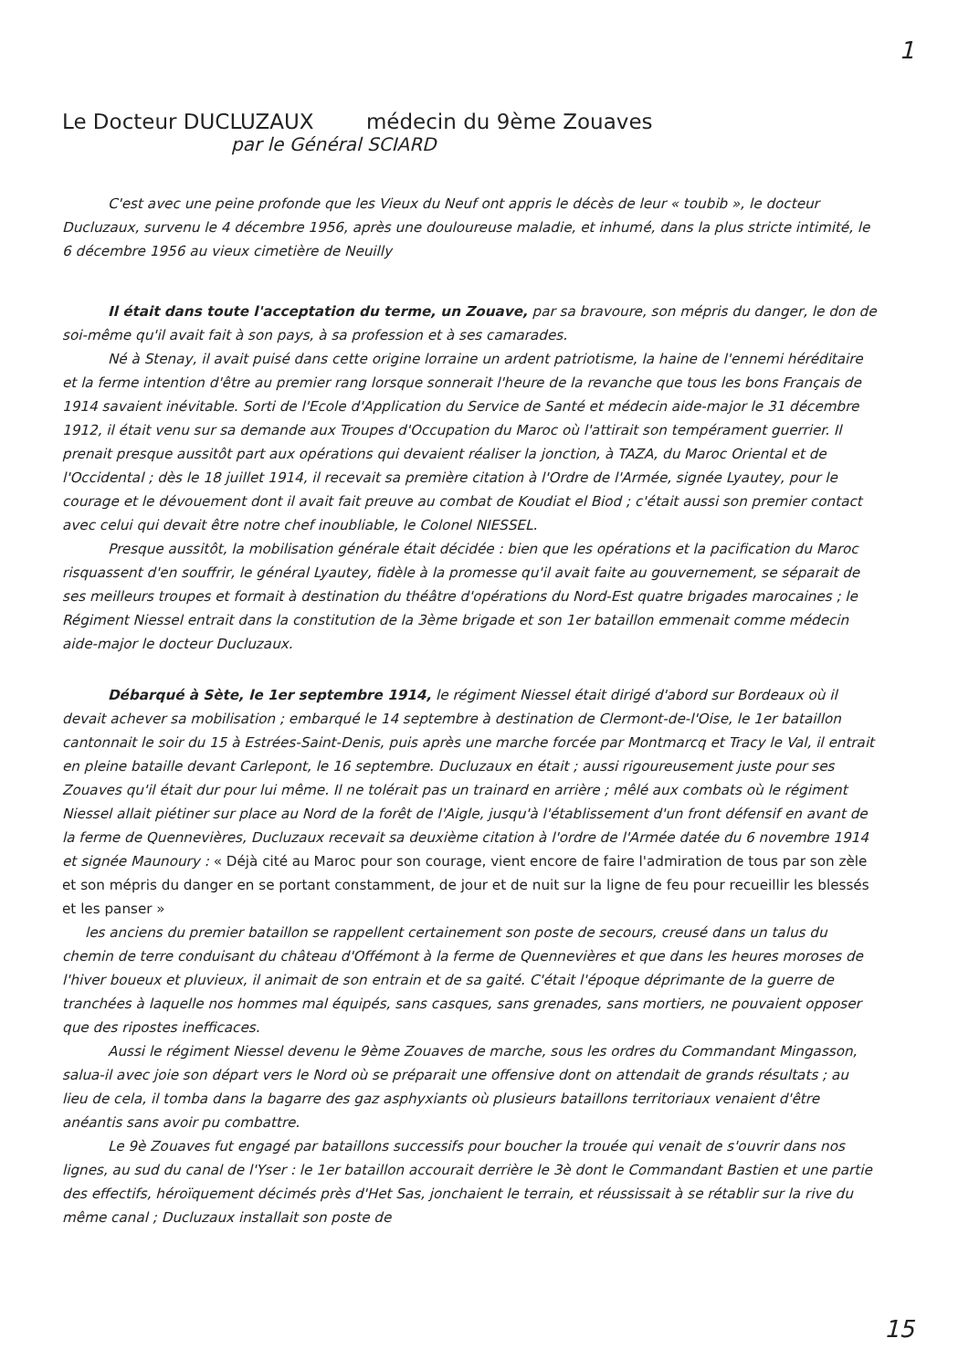1
Le Docteur DUCLUZAUX médecin du 9ème Zouaves
par le Général SCIARD
C'est avec une peine profonde que les Vieux du Neuf ont appris le décès de leur « toubib », le docteur Ducluzaux, survenu le 4 décembre 1956, après une douloureuse maladie, et inhumé, dans la plus stricte intimité, le 6 décembre 1956 au vieux cimetière de Neuilly
Il était dans toute l'acceptation du terme, un Zouave, par sa bravoure, son mépris du danger, le don de soi-même qu'il avait fait à son pays, à sa profession et à ses camarades.
Né à Stenay, il avait puisé dans cette origine lorraine un ardent patriotisme, la haine de l'ennemi héréditaire et la ferme intention d'être au premier rang lorsque sonnerait l'heure de la revanche que tous les bons Français de 1914 savaient inévitable. Sorti de l'Ecole d'Application du Service de Santé et médecin aide-major le 31 décembre 1912, il était venu sur sa demande aux Troupes d'Occupation du Maroc où l'attirait son tempérament guerrier. Il prenait presque aussitôt part aux opérations qui devaient réaliser la jonction, à TAZA, du Maroc Oriental et de l'Occidental ; dès le 18 juillet 1914, il recevait sa première citation à l'Ordre de l'Armée, signée Lyautey, pour le courage et le dévouement dont il avait fait preuve au combat de Koudiat el Biod ; c'était aussi son premier contact avec celui qui devait être notre chef inoubliable, le Colonel NIESSEL.
Presque aussitôt, la mobilisation générale était décidée : bien que les opérations et la pacification du Maroc risquassent d'en souffrir, le général Lyautey, fidèle à la promesse qu'il avait faite au gouvernement, se séparait de ses meilleurs troupes et formait à destination du théâtre d'opérations du Nord-Est quatre brigades marocaines ; le Régiment Niessel entrait dans la constitution de la 3ème brigade et son 1er bataillon emmenait comme médecin aide-major le docteur Ducluzaux.
Débarqué à Sète, le 1er septembre 1914, le régiment Niessel était dirigé d'abord sur Bordeaux où il devait achever sa mobilisation ; embarqué le 14 septembre à destination de Clermont-de-l'Oise, le 1er bataillon cantonnait le soir du 15 à Estrées-Saint-Denis, puis après une marche forcée par Montmarcq et Tracy le Val, il entrait en pleine bataille devant Carlepont, le 16 septembre. Ducluzaux en était ; aussi rigoureusement juste pour ses Zouaves qu'il était dur pour lui même. Il ne tolérait pas un trainard en arrière ; mêlé aux combats où le régiment Niessel allait piétiner sur place au Nord de la forêt de l'Aigle, jusqu'à l'établissement d'un front défensif en avant de la ferme de Quennevières, Ducluzaux recevait sa deuxième citation à l'ordre de l'Armée datée du 6 novembre 1914 et signée Maunoury : « Déjà cité au Maroc pour son courage, vient encore de faire l'admiration de tous par son zèle et son mépris du danger en se portant constamment, de jour et de nuit sur la ligne de feu pour recueillir les blessés et les panser »
les anciens du premier bataillon se rappellent certainement son poste de secours, creusé dans un talus du chemin de terre conduisant du château d'Offémont à la ferme de Quennevières et que dans les heures moroses de l'hiver boueux et pluvieux, il animait de son entrain et de sa gaité. C'était l'époque déprimante de la guerre de tranchées à laquelle nos hommes mal équipés, sans casques, sans grenades, sans mortiers, ne pouvaient opposer que des ripostes inefficaces.
Aussi le régiment Niessel devenu le 9ème Zouaves de marche, sous les ordres du Commandant Mingasson, salua-il avec joie son départ vers le Nord où se préparait une offensive dont on attendait de grands résultats ; au lieu de cela, il tomba dans la bagarre des gaz asphyxiants où plusieurs bataillons territoriaux venaient d'être anéantis sans avoir pu combattre.
Le 9è Zouaves fut engagé par bataillons successifs pour boucher la trouée qui venait de s'ouvrir dans nos lignes, au sud du canal de l'Yser : le 1er bataillon accourait derrière le 3è dont le Commandant Bastien et une partie des effectifs, héroïquement décimés près d'Het Sas, jonchaient le terrain, et réussissait à se rétablir sur la rive du même canal ; Ducluzaux installait son poste de
15